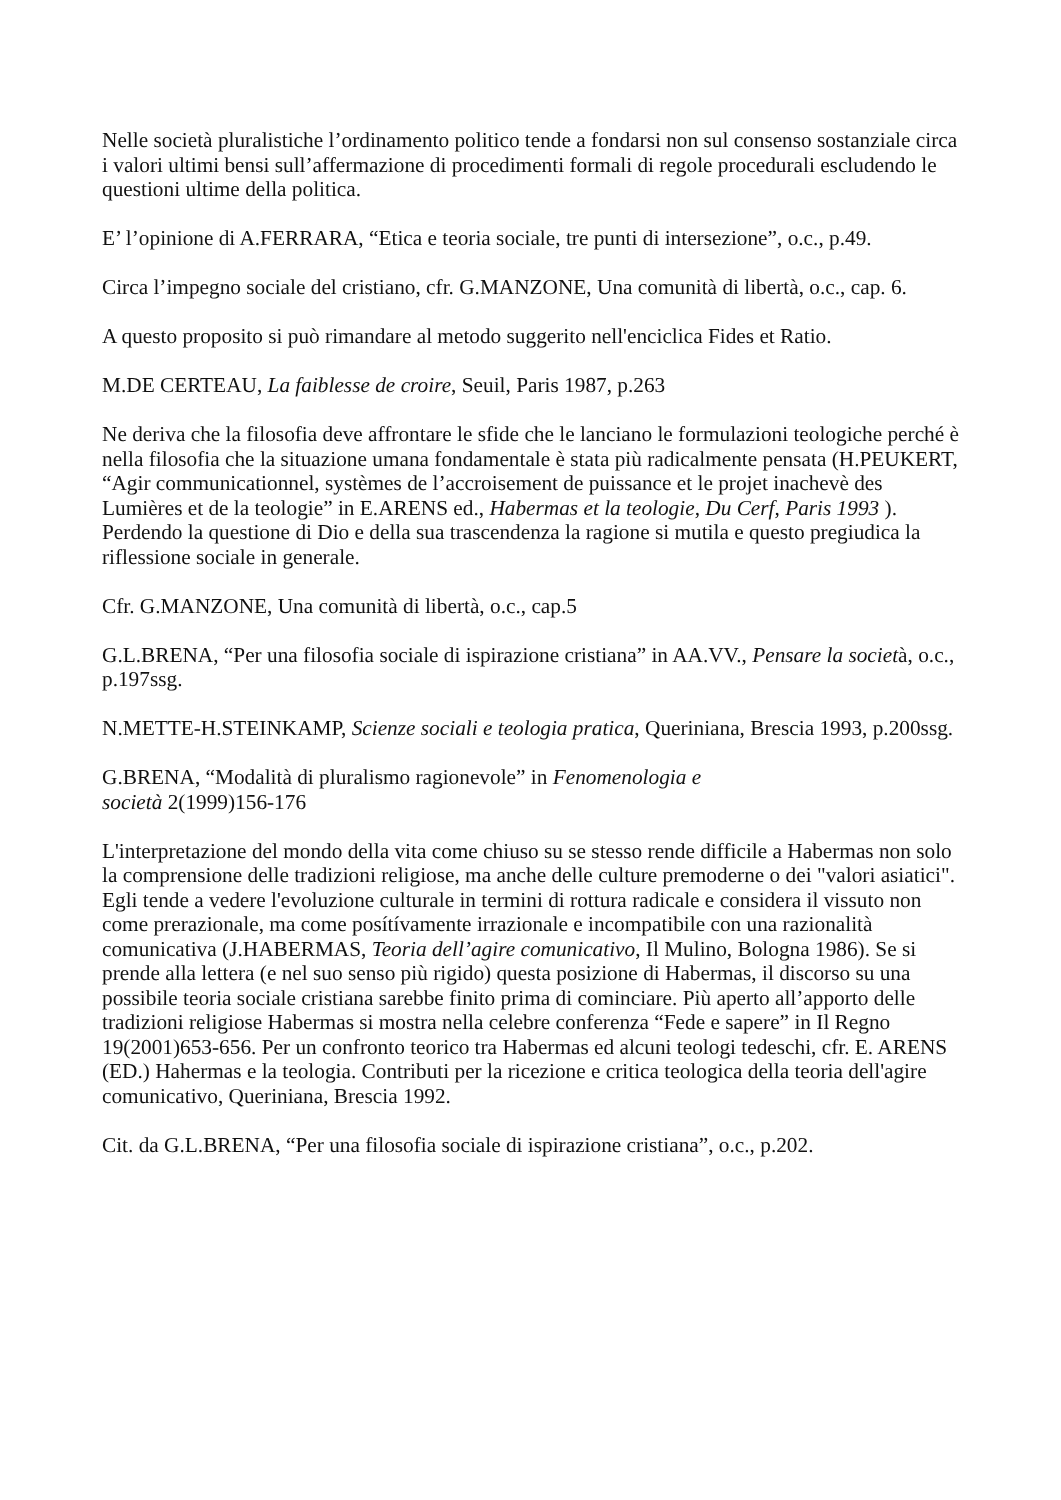Nelle società pluralistiche l’ordinamento politico tende a fondarsi non sul consenso sostanziale circa i valori ultimi bensi sull’affermazione di procedimenti formali di regole procedurali escludendo le questioni ultime della politica.
E’ l’opinione di A.FERRARA, “Etica e teoria sociale, tre punti di intersezione”, o.c., p.49.
Circa l’impegno sociale del cristiano, cfr. G.MANZONE, Una comunità di libertà, o.c., cap. 6.
A questo proposito si può rimandare al metodo suggerito nell'enciclica Fides et Ratio.
M.DE CERTEAU, La faiblesse de croire, Seuil, Paris 1987, p.263
Ne deriva che la filosofia deve affrontare le sfide che le lanciano le formulazioni teologiche perché è nella filosofia che la situazione umana fondamentale è stata più radicalmente pensata (H.PEUKERT, “Agir communicationnel, systèmes de l’accroisement de puissance et le projet inachevè des Lumières et de la teologie” in E.ARENS ed., Habermas et la teologie, Du Cerf, Paris 1993 ). Perdendo la questione di Dio e della sua trascendenza la ragione si mutila e questo pregiudica la riflessione sociale in generale.
Cfr. G.MANZONE, Una comunità di libertà, o.c., cap.5
G.L.BRENA, “Per una filosofia sociale di ispirazione cristiana” in AA.VV., Pensare la società, o.c., p.197ssg.
N.METTE-H.STEINKAMP, Scienze sociali e teologia pratica, Queriniana, Brescia 1993, p.200ssg.
G.BRENA, “Modalità di pluralismo ragionevole” in Fenomenologia e
società 2(1999)156-176
L'interpretazione del mondo della vita come chiuso su se stesso rende difficile a Habermas non solo la comprensione delle tradizioni religiose, ma anche delle culture premoderne o dei "valori asiatici". Egli tende a vedere l'evoluzione culturale in termini di rottura radicale e considera il vissuto non come prerazionale, ma come posítívamente irrazionale e incompatibile con una razionalità comunicativa (J.HABERMAS, Teoria dell’agire comunicativo, Il Mulino, Bologna 1986). Se si prende alla lettera (e nel suo senso più rigido) questa posizione di Habermas, il discorso su una possibile teoria sociale cristiana sarebbe finito prima di cominciare. Più aperto all’apporto delle tradizioni religiose Habermas si mostra nella celebre conferenza “Fede e sapere” in Il Regno 19(2001)653-656. Per un confronto teorico tra Habermas ed alcuni teologi tedeschi, cfr. E. ARENS (ED.) Hahermas e la teologia. Contributi per la ricezione e critica teologica della teoria dell'agire comunicativo, Queriniana, Brescia 1992.
Cit. da G.L.BRENA, “Per una filosofia sociale di ispirazione cristiana”, o.c., p.202.